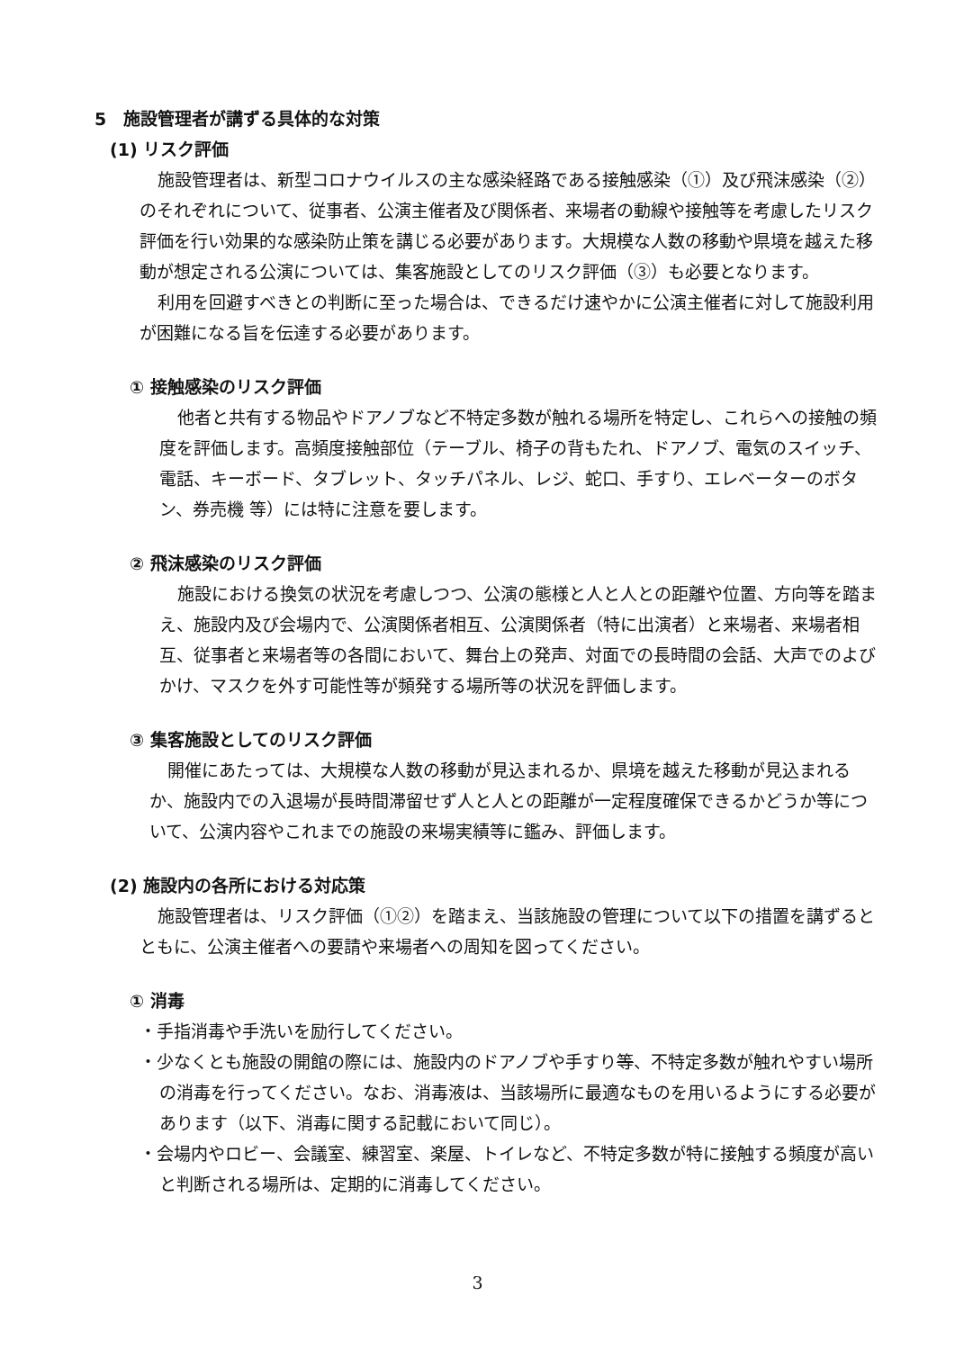5　施設管理者が講ずる具体的な対策
(1) リスク評価
施設管理者は、新型コロナウイルスの主な感染経路である接触感染（①）及び飛沫感染（②）のそれぞれについて、従事者、公演主催者及び関係者、来場者の動線や接触等を考慮したリスク評価を行い効果的な感染防止策を講じる必要があります。大規模な人数の移動や県境を越えた移動が想定される公演については、集客施設としてのリスク評価（③）も必要となります。
利用を回避すべきとの判断に至った場合は、できるだけ速やかに公演主催者に対して施設利用が困難になる旨を伝達する必要があります。
① 接触感染のリスク評価
他者と共有する物品やドアノブなど不特定多数が触れる場所を特定し、これらへの接触の頻度を評価します。高頻度接触部位（テーブル、椅子の背もたれ、ドアノブ、電気のスイッチ、電話、キーボード、タブレット、タッチパネル、レジ、蛇口、手すり、エレベーターのボタン、券売機 等）には特に注意を要します。
② 飛沫感染のリスク評価
施設における換気の状況を考慮しつつ、公演の態様と人と人との距離や位置、方向等を踏まえ、施設内及び会場内で、公演関係者相互、公演関係者（特に出演者）と来場者、来場者相互、従事者と来場者等の各間において、舞台上の発声、対面での長時間の会話、大声でのよびかけ、マスクを外す可能性等が頻発する場所等の状況を評価します。
③ 集客施設としてのリスク評価
開催にあたっては、大規模な人数の移動が見込まれるか、県境を越えた移動が見込まれるか、施設内での入退場が長時間滞留せず人と人との距離が一定程度確保できるかどうか等について、公演内容やこれまでの施設の来場実績等に鑑み、評価します。
(2) 施設内の各所における対応策
施設管理者は、リスク評価（①②）を踏まえ、当該施設の管理について以下の措置を講ずるとともに、公演主催者への要請や来場者への周知を図ってください。
① 消毒
・手指消毒や手洗いを励行してください。
・少なくとも施設の開館の際には、施設内のドアノブや手すり等、不特定多数が触れやすい場所の消毒を行ってください。なお、消毒液は、当該場所に最適なものを用いるようにする必要があります（以下、消毒に関する記載において同じ）。
・会場内やロビー、会議室、練習室、楽屋、トイレなど、不特定多数が特に接触する頻度が高いと判断される場所は、定期的に消毒してください。
3